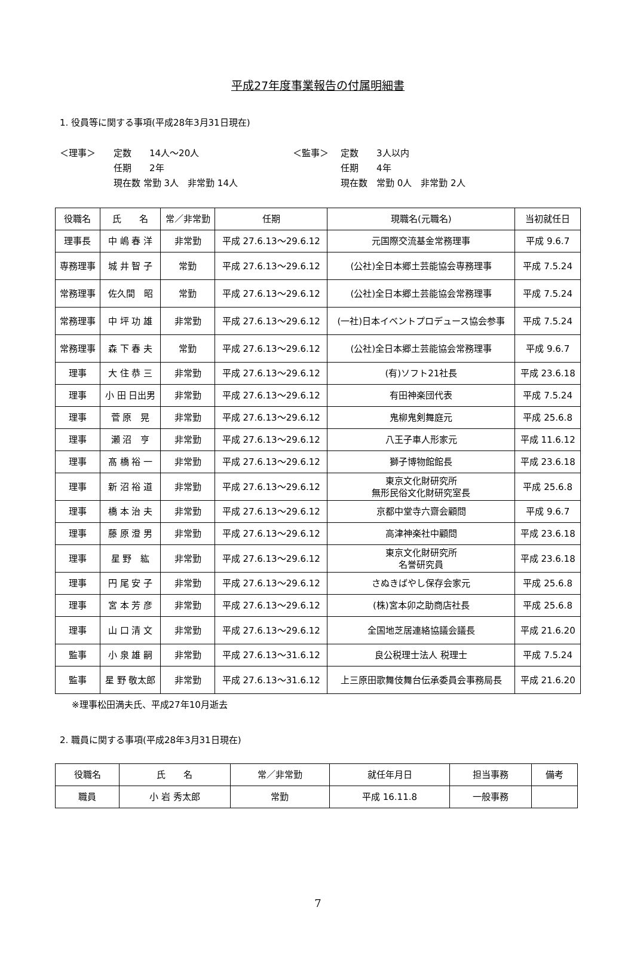平成27年度事業報告の付属明細書
1. 役員等に関する事項(平成28年3月31日現在)
＜理事＞ 定数　　14人～20人
任期　　2年
現在数 常勤 3人　非常勤 14人
＜監事＞ 定数　　3人以内
任期　　4年
現在数　常勤 0人　非常勤 2人
| 役職名 | 氏 名 | 常／非常勤 | 任期 | 現職名(元職名) | 当初就任日 |
| --- | --- | --- | --- | --- | --- |
| 理事長 | 中 嶋 春 洋 | 非常勤 | 平成 27.6.13～29.6.12 | 元国際交流基金常務理事 | 平成 9.6.7 |
| 専務理事 | 城 井 智 子 | 常勤 | 平成 27.6.13～29.6.12 | (公社)全日本郷土芸能協会専務理事 | 平成 7.5.24 |
| 常務理事 | 佐久間 昭 | 常勤 | 平成 27.6.13～29.6.12 | (公社)全日本郷土芸能協会常務理事 | 平成 7.5.24 |
| 常務理事 | 中 坪 功 雄 | 非常勤 | 平成 27.6.13～29.6.12 | (一社)日本イベントプロデュース協会参事 | 平成 7.5.24 |
| 常務理事 | 森 下 春 夫 | 常勤 | 平成 27.6.13～29.6.12 | (公社)全日本郷土芸能協会常務理事 | 平成 9.6.7 |
| 理事 | 大 住 恭 三 | 非常勤 | 平成 27.6.13～29.6.12 | (有)ソフト21社長 | 平成 23.6.18 |
| 理事 | 小 田 日出男 | 非常勤 | 平成 27.6.13～29.6.12 | 有田神楽団代表 | 平成 7.5.24 |
| 理事 | 菅 原 晃 | 非常勤 | 平成 27.6.13～29.6.12 | 鬼柳鬼剣舞庭元 | 平成 25.6.8 |
| 理事 | 瀬 沼 亨 | 非常勤 | 平成 27.6.13～29.6.12 | 八王子車人形家元 | 平成 11.6.12 |
| 理事 | 髙 橋 裕 一 | 非常勤 | 平成 27.6.13～29.6.12 | 獅子博物館館長 | 平成 23.6.18 |
| 理事 | 新 沼 裕 道 | 非常勤 | 平成 27.6.13～29.6.12 | 東京文化財研究所 無形民俗文化財研究室長 | 平成 25.6.8 |
| 理事 | 橋 本 治 夫 | 非常勤 | 平成 27.6.13～29.6.12 | 京都中堂寺六齋会顧問 | 平成 9.6.7 |
| 理事 | 藤 原 澄 男 | 非常勤 | 平成 27.6.13～29.6.12 | 高津神楽社中顧問 | 平成 23.6.18 |
| 理事 | 星 野 紘 | 非常勤 | 平成 27.6.13～29.6.12 | 東京文化財研究所 名誉研究員 | 平成 23.6.18 |
| 理事 | 円 尾 安 子 | 非常勤 | 平成 27.6.13～29.6.12 | さぬきばやし保存会家元 | 平成 25.6.8 |
| 理事 | 宮 本 芳 彦 | 非常勤 | 平成 27.6.13～29.6.12 | (株)宮本卯之助商店社長 | 平成 25.6.8 |
| 理事 | 山 口 清 文 | 非常勤 | 平成 27.6.13～29.6.12 | 全国地芝居連絡協議会議長 | 平成 21.6.20 |
| 監事 | 小 泉 雄 嗣 | 非常勤 | 平成 27.6.13～31.6.12 | 良公税理士法人 税理士 | 平成 7.5.24 |
| 監事 | 星 野 敬太郎 | 非常勤 | 平成 27.6.13～31.6.12 | 上三原田歌舞伎舞台伝承委員会事務局長 | 平成 21.6.20 |
※理事松田満夫氏、平成27年10月逝去
2. 職員に関する事項(平成28年3月31日現在)
| 役職名 | 氏 名 | 常／非常勤 | 就任年月日 | 担当事務 | 備考 |
| --- | --- | --- | --- | --- | --- |
| 職員 | 小 岩 秀太郎 | 常勤 | 平成 16.11.8 | 一般事務 | |
7